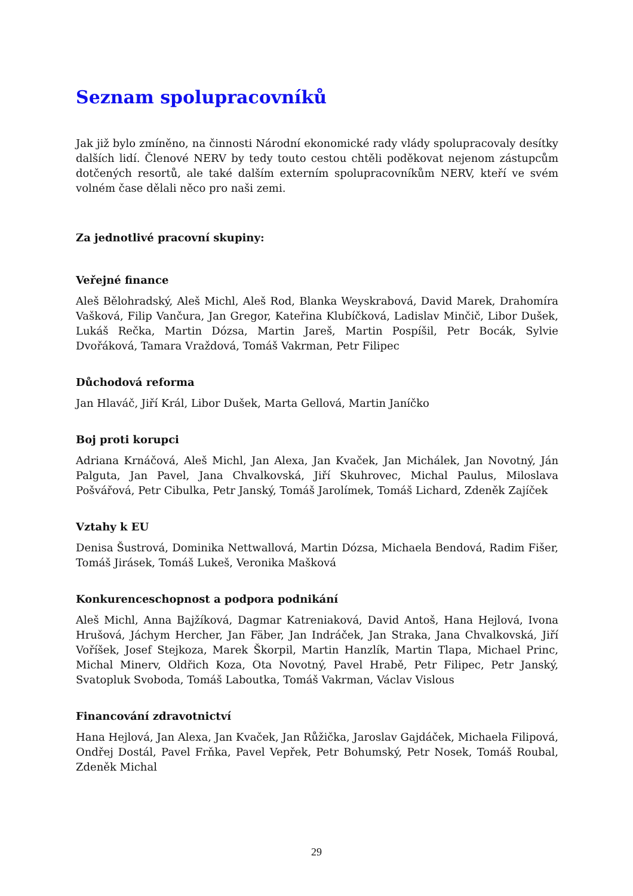Seznam spolupracovníků
Jak již bylo zmíněno, na činnosti Národní ekonomické rady vlády spolupracovaly desítky dalších lidí. Členové NERV by tedy touto cestou chtěli poděkovat nejenom zástupcům dotčených resortů, ale také dalším externím spolupracovníkům NERV, kteří ve svém volném čase dělali něco pro naši zemi.
Za jednotlivé pracovní skupiny:
Veřejné finance
Aleš Bělohradský, Aleš Michl, Aleš Rod, Blanka Weyskrabová, David Marek, Drahomíra Vašková, Filip Vančura, Jan Gregor, Kateřina Klubíčková, Ladislav Minčič, Libor Dušek, Lukáš Rečka, Martin Dózsa, Martin Jareš, Martin Pospíšil, Petr Bocák, Sylvie Dvořáková, Tamara Vraždová, Tomáš Vakrman, Petr Filipec
Důchodová reforma
Jan Hlaváč, Jiří Král, Libor Dušek, Marta Gellová, Martin Janíčko
Boj proti korupci
Adriana Krnáčová, Aleš Michl, Jan Alexa, Jan Kvaček, Jan Michálek, Jan Novotný, Ján Palguta, Jan Pavel, Jana Chvalkovská, Jiří Skuhrovec, Michal Paulus, Miloslava Pošvářová, Petr Cibulka, Petr Janský, Tomáš Jarolímek, Tomáš Lichard, Zdeněk Zajíček
Vztahy k EU
Denisa Šustrová, Dominika Nettwallová, Martin Dózsa, Michaela Bendová, Radim Fišer, Tomáš Jirásek, Tomáš Lukeš, Veronika Mašková
Konkurenceschopnost a podpora podnikání
Aleš Michl, Anna Bajžíková, Dagmar Katreniaková, David Antoš, Hana Hejlová, Ivona Hrušová, Jáchym Hercher, Jan Fäber, Jan Indráček, Jan Straka, Jana Chvalkovská, Jiří Voříšek, Josef Stejkoza, Marek Škorpil, Martin Hanzlík, Martin Tlapa, Michael Princ, Michal Minerv, Oldřich Koza, Ota Novotný, Pavel Hrabě, Petr Filipec, Petr Janský, Svatopluk Svoboda, Tomáš Laboutka, Tomáš Vakrman, Václav Vislous
Financování zdravotnictví
Hana Hejlová, Jan Alexa, Jan Kvaček, Jan Růžička, Jaroslav Gajdáček, Michaela Filipová, Ondřej Dostál, Pavel Frňka, Pavel Vepřek, Petr Bohumský, Petr Nosek, Tomáš Roubal, Zdeněk Michal
29